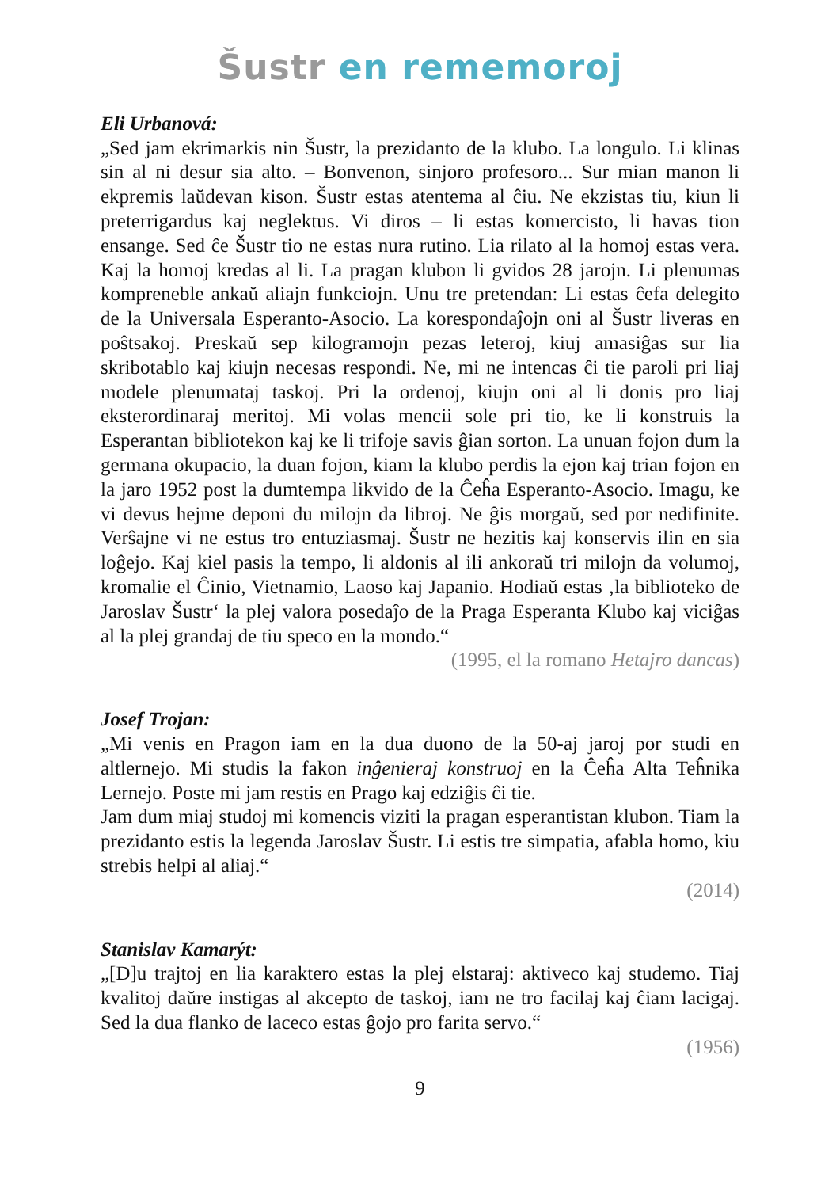Šustr en rememoroj
Eli Urbanová:
„Sed jam ekrimarkis nin Šustr, la prezidanto de la klubo. La longulo. Li klinas sin al ni desur sia alto. – Bonvenon, sinjoro profesoro... Sur mian manon li ekpremis laŭdevan kison. Šustr estas atentema al ĉiu. Ne ekzistas tiu, kiun li preterrigardus kaj neglektus. Vi diros – li estas komercisto, li havas tion ensange. Sed ĉe Šustr tio ne estas nura rutino. Lia rilato al la homoj estas vera. Kaj la homoj kredas al li. La pragan klubon li gvidos 28 jarojn. Li plenumas kompreneble ankaŭ aliajn funkciojn. Unu tre pretendan: Li estas ĉefa delegito de la Universala Esperanto-Asocio. La korespondaĵojn oni al Šustr liveras en poŝtsakoj. Preskaŭ sep kilogramojn pezas leteroj, kiuj amasiĝas sur lia skribotablo kaj kiujn necesas respondi. Ne, mi ne intencas ĉi tie paroli pri liaj modele plenumataj taskoj. Pri la ordenoj, kiujn oni al li donis pro liaj eksterordinaraj meritoj. Mi volas mencii sole pri tio, ke li konstruis la Esperantan bibliotekon kaj ke li trifoje savis ĝian sorton. La unuan fojon dum la germana okupacio, la duan fojon, kiam la klubo perdis la ejon kaj trian fojon en la jaro 1952 post la dumtempa likvido de la Ĉeĥa Esperanto-Asocio. Imagu, ke vi devus hejme deponi du milojn da libroj. Ne ĝis morgaŭ, sed por nedifinite. Verŝajne vi ne estus tro entuziasmaj. Šustr ne hezitis kaj konservis ilin en sia loĝejo. Kaj kiel pasis la tempo, li aldonis al ili ankoraŭ tri milojn da volumoj, kromalie el Ĉinio, Vietnamio, Laoso kaj Japanio. Hodiaŭ estas ‚la biblioteko de Jaroslav Šustr‘ la plej valora posedaĵo de la Praga Esperanta Klubo kaj viciĝas al la plej grandaj de tiu speco en la mondo.“
(1995, el la romano Hetajro dancas)
Josef Trojan:
„Mi venis en Pragon iam en la dua duono de la 50-aj jaroj por studi en altlernejo. Mi studis la fakon inĝenieraj konstruoj en la Ĉeĥa Alta Teĥnika Lernejo. Poste mi jam restis en Prago kaj edziĝis ĉi tie.
Jam dum miaj studoj mi komencis viziti la pragan esperantistan klubon. Tiam la prezidanto estis la legenda Jaroslav Šustr. Li estis tre simpatia, afabla homo, kiu strebis helpi al aliaj.“
(2014)
Stanislav Kamarýt:
„[D]u trajtoj en lia karaktero estas la plej elstaraj: aktiveco kaj studemo. Tiaj kvalitoj daŭre instigas al akcepto de taskoj, iam ne tro facilaj kaj ĉiam lacigaj. Sed la dua flanko de laceco estas ĝojo pro farita servo.“
(1956)
9